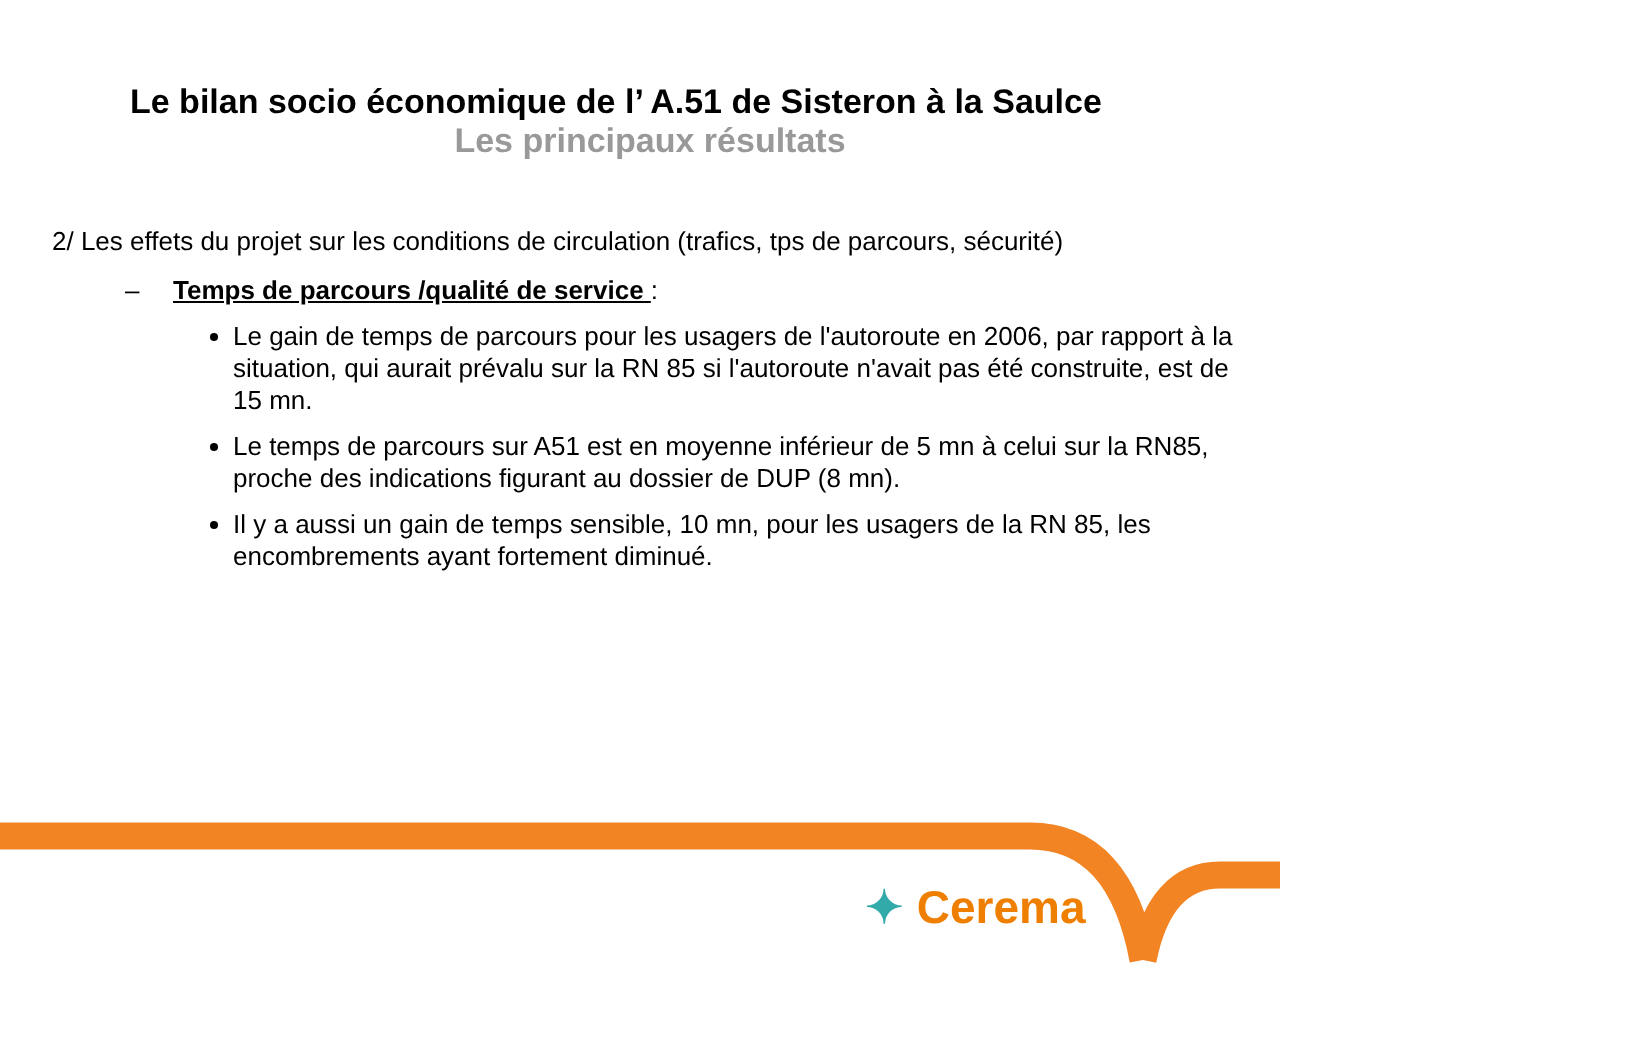Le bilan socio économique de l’ A.51 de Sisteron à la Saulce
Les principaux résultats
2/ Les effets du projet sur les conditions de circulation (trafics, tps de parcours, sécurité)
– Temps de parcours /qualité de service :
Le gain de temps de parcours pour les usagers de l'autoroute en 2006, par rapport à la situation, qui aurait prévalu sur la RN 85 si l'autoroute n'avait pas été construite, est de 15 mn.
Le temps de parcours sur A51 est en moyenne inférieur de 5 mn à celui sur la RN85, proche des indications figurant au dossier de DUP (8 mn).
Il y a aussi un gain de temps sensible, 10 mn, pour les usagers de la RN 85, les encombrements ayant fortement diminué.
✦ Cerema